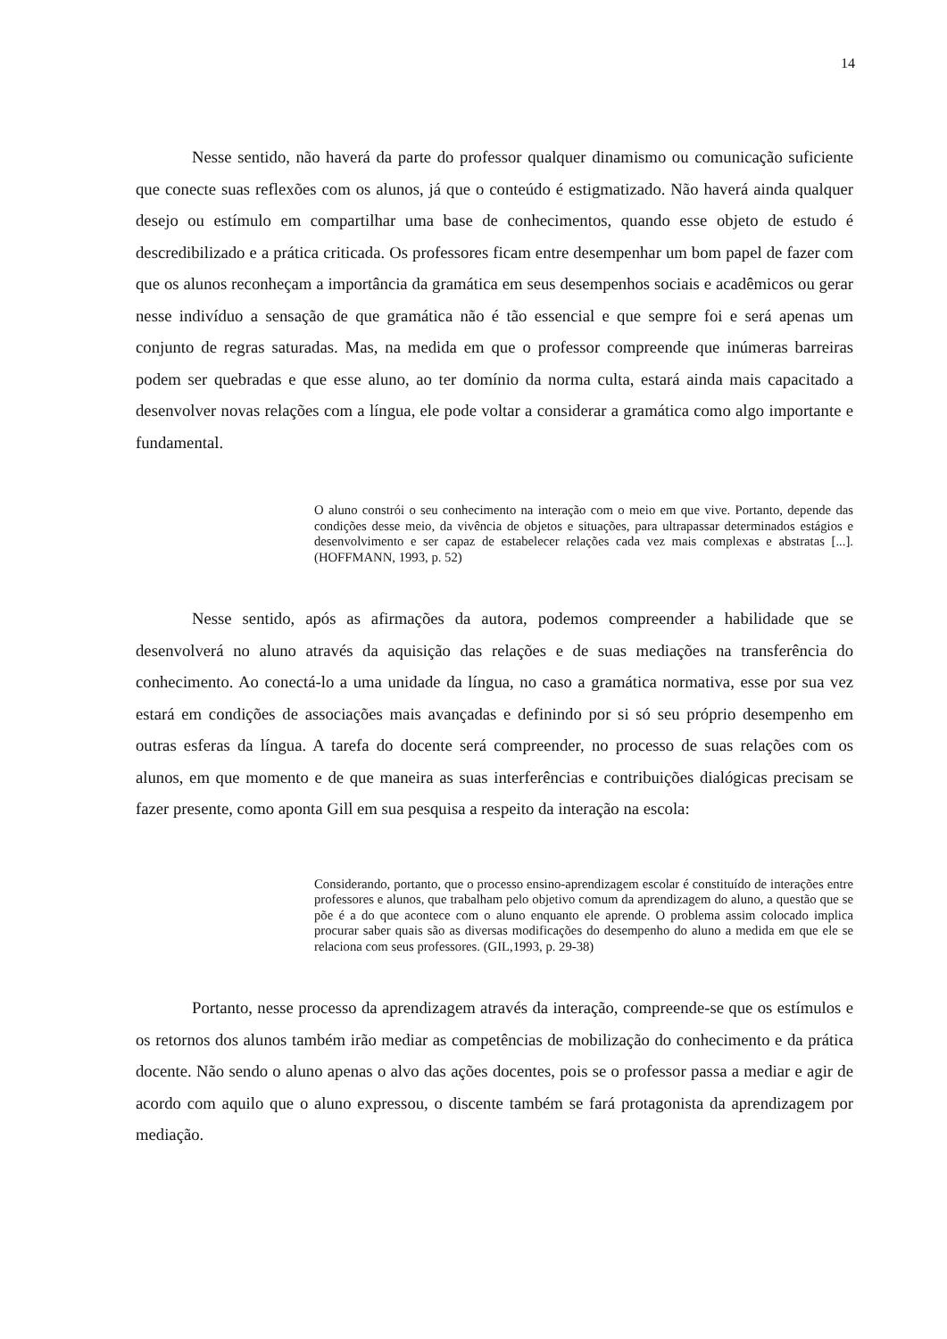14
Nesse sentido, não haverá da parte do professor qualquer dinamismo ou comunicação suficiente que conecte suas reflexões com os alunos, já que o conteúdo é estigmatizado. Não haverá ainda qualquer desejo ou estímulo em compartilhar uma base de conhecimentos, quando esse objeto de estudo é descredibilizado e a prática criticada. Os professores ficam entre desempenhar um bom papel de fazer com que os alunos reconheçam a importância da gramática em seus desempenhos sociais e acadêmicos ou gerar nesse indivíduo a sensação de que gramática não é tão essencial e que sempre foi e será apenas um conjunto de regras saturadas. Mas, na medida em que o professor compreende que inúmeras barreiras podem ser quebradas e que esse aluno, ao ter domínio da norma culta, estará ainda mais capacitado a desenvolver novas relações com a língua, ele pode voltar a considerar a gramática como algo importante e fundamental.
O aluno constrói o seu conhecimento na interação com o meio em que vive. Portanto, depende das condições desse meio, da vivência de objetos e situações, para ultrapassar determinados estágios e desenvolvimento e ser capaz de estabelecer relações cada vez mais complexas e abstratas [...]. (HOFFMANN, 1993, p. 52)
Nesse sentido, após as afirmações da autora, podemos compreender a habilidade que se desenvolverá no aluno através da aquisição das relações e de suas mediações na transferência do conhecimento. Ao conectá-lo a uma unidade da língua, no caso a gramática normativa, esse por sua vez estará em condições de associações mais avançadas e definindo por si só seu próprio desempenho em outras esferas da língua. A tarefa do docente será compreender, no processo de suas relações com os alunos, em que momento e de que maneira as suas interferências e contribuições dialógicas precisam se fazer presente, como aponta Gill em sua pesquisa a respeito da interação na escola:
Considerando, portanto, que o processo ensino-aprendizagem escolar é constituído de interações entre professores e alunos, que trabalham pelo objetivo comum da aprendizagem do aluno, a questão que se põe é a do que acontece com o aluno enquanto ele aprende. O problema assim colocado implica procurar saber quais são as diversas modificações do desempenho do aluno a medida em que ele se relaciona com seus professores. (GIL,1993, p. 29-38)
Portanto, nesse processo da aprendizagem através da interação, compreende-se que os estímulos e os retornos dos alunos também irão mediar as competências de mobilização do conhecimento e da prática docente. Não sendo o aluno apenas o alvo das ações docentes, pois se o professor passa a mediar e agir de acordo com aquilo que o aluno expressou, o discente também se fará protagonista da aprendizagem por mediação.